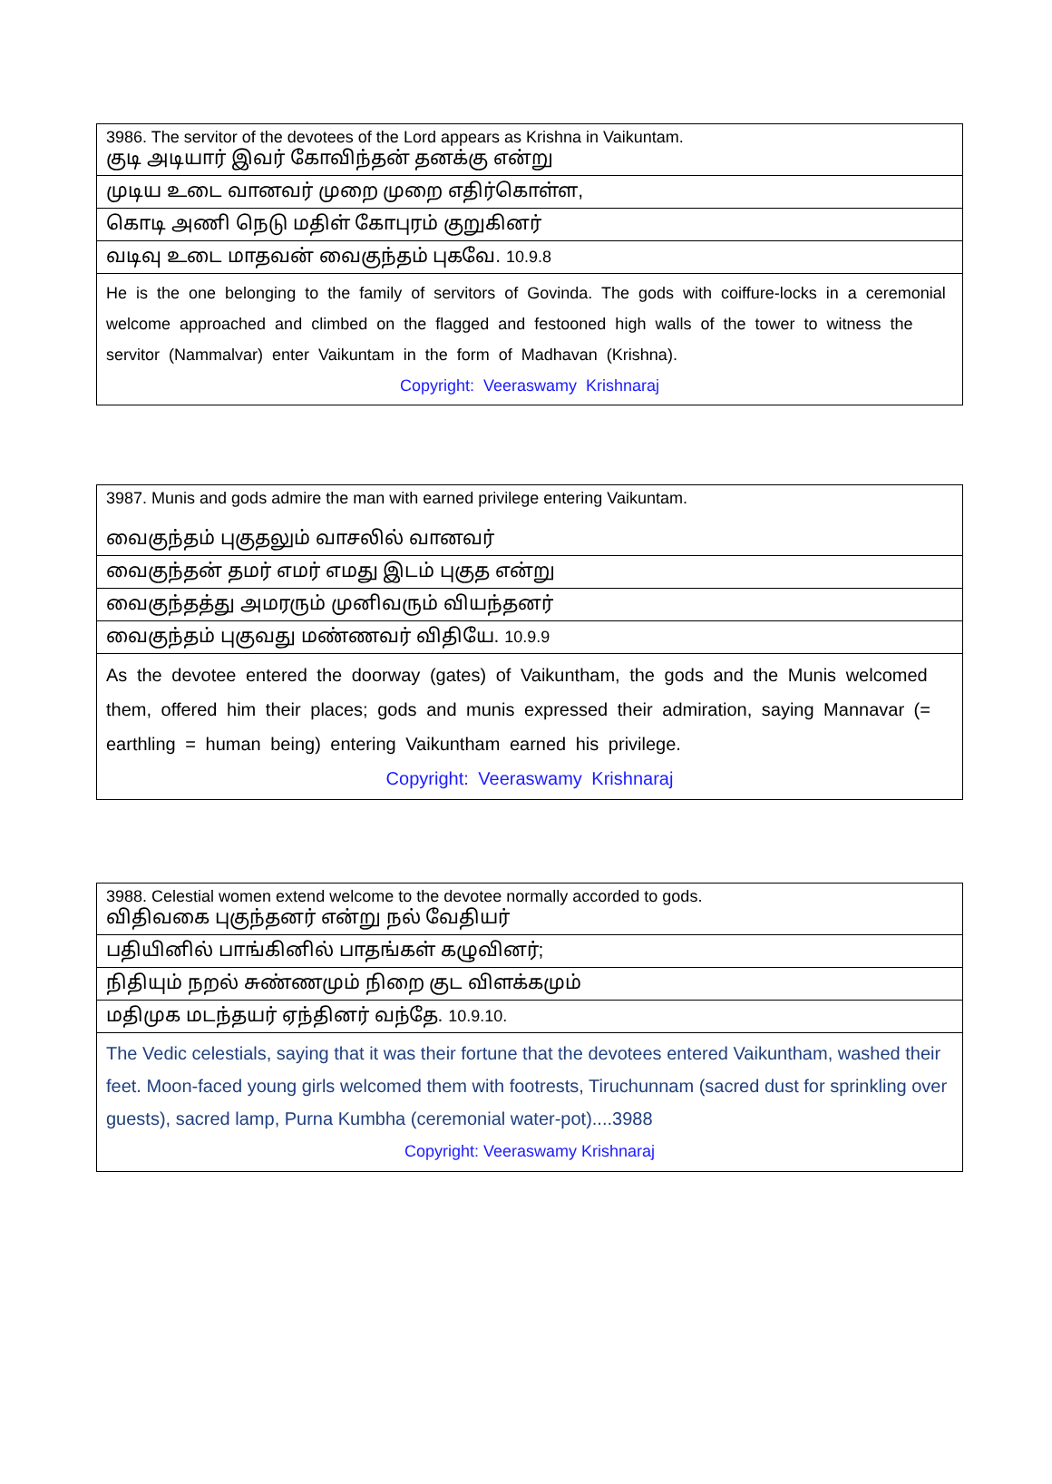| 3986. The servitor of the devotees of the Lord appears as Krishna in Vaikuntam. குடி அடியார் இவர் கோவிந்தன் தனக்கு என்று |
| முடிய உடை வானவர் முறை முறை எதிர்கொள்ள, |
| கொடி அணி நெடு மதிள் கோபுரம் குறுகினர் |
| வடிவு உடை மாதவன் வைகுந்தம் புகவே. 10.9.8 |
| He is the one belonging to the family of servitors of Govinda. The gods with coiffure-locks in a ceremonial welcome approached and climbed on the flagged and festooned high walls of the tower to witness the servitor (Nammalvar) enter Vaikuntam in the form of Madhavan (Krishna). Copyright: Veeraswamy Krishnaraj |
| 3987. Munis and gods admire the man with earned privilege entering Vaikuntam. வைகுந்தம் புகுதலும் வாசலில் வானவர் |
| வைகுந்தன் தமர் எமர் எமது இடம் புகுத என்று |
| வைகுந்தத்து அமரரும் முனிவரும் வியந்தனர் |
| வைகுந்தம் புகுவது மண்ணவர் விதியே. 10.9.9 |
| As the devotee entered the doorway (gates) of Vaikuntham, the gods and the Munis welcomed them, offered him their places; gods and munis expressed their admiration, saying Mannavar (= earthling = human being) entering Vaikuntham earned his privilege. Copyright: Veeraswamy Krishnaraj |
| 3988. Celestial women extend welcome to the devotee normally accorded to gods. விதிவகை புகுந்தனர் என்று நல் வேதியர் |
| பதியினில் பாங்கினில் பாதங்கள் கழுவினர்; |
| நிதியும் நறல் சுண்ணமும் நிறை குட விளக்கமும் |
| மதிமுக மடந்தயர் ஏந்தினர் வந்தே. 10.9.10. |
| The Vedic celestials, saying that it was their fortune that the devotees entered Vaikuntham, washed their feet. Moon-faced young girls welcomed them with footrests, Tiruchunnam (sacred dust for sprinkling over guests), sacred lamp, Purna Kumbha (ceremonial water-pot)....3988 Copyright: Veeraswamy Krishnaraj |